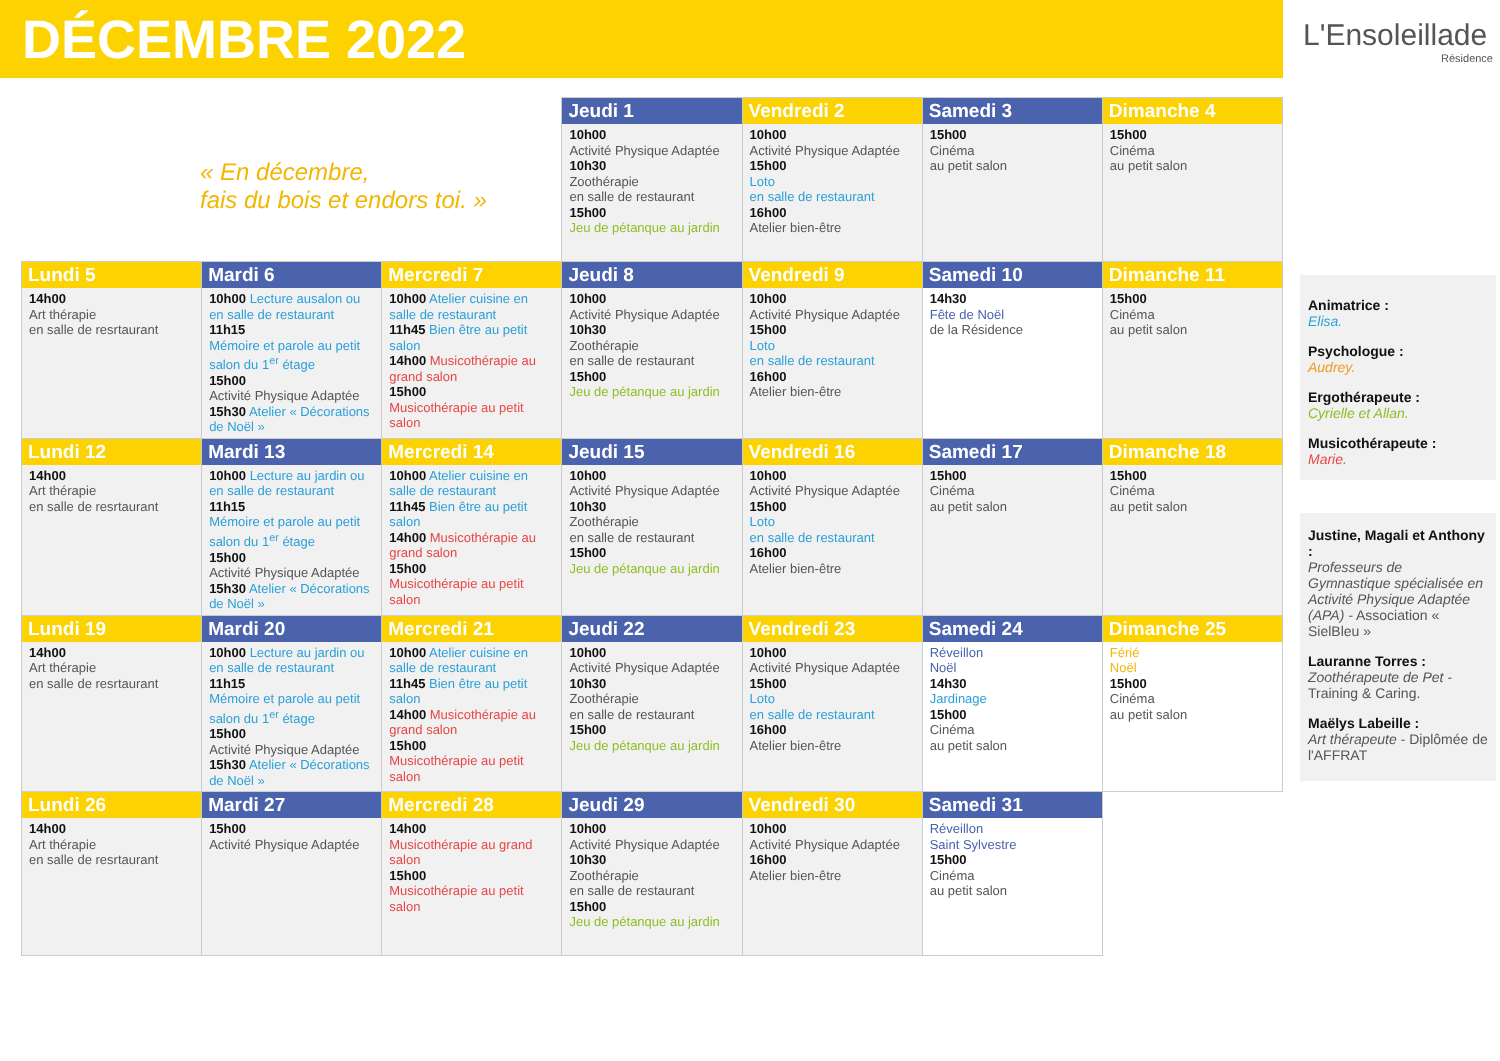DÉCEMBRE 2022
L'Ensoleillade
Résidence
« En décembre,
fais du bois et endors toi. »
| | | | Jeudi 1 10h00 Activité Physique Adaptée 10h30 Zoothérapie en salle de restaurant 15h00 Jeu de pétanque au jardin | Vendredi 2 10h00 Activité Physique Adaptée 15h00 Loto en salle de restaurant 16h00 Atelier bien-être | Samedi 3 15h00 Cinéma au petit salon | Dimanche 4 15h00 Cinéma au petit salon |
| Lundi 5 14h00 Art thérapie en salle de resrtaurant | Mardi 6 10h00 Lecture ausalon ou en salle de restaurant 11h15 Mémoire et parole au petit salon du 1<sup>er</sup> étage 15h00 Activité Physique Adaptée 15h30 Atelier « Décorations de Noël » | Mercredi 7 10h00 Atelier cuisine en salle de restaurant 11h45 Bien être au petit salon 14h00 Musicothérapie au grand salon 15h00 Musicothérapie au petit salon | Jeudi 8 10h00 Activité Physique Adaptée 10h30 Zoothérapie en salle de restaurant 15h00 Jeu de pétanque au jardin | Vendredi 9 10h00 Activité Physique Adaptée 15h00 Loto en salle de restaurant 16h00 Atelier bien-être | Samedi 10 14h30 Fête de Noël de la Résidence | Dimanche 11 15h00 Cinéma au petit salon |
| Lundi 12 14h00 Art thérapie en salle de resrtaurant | Mardi 13 10h00 Lecture au jardin ou en salle de restaurant 11h15 Mémoire et parole au petit salon du 1<sup>er</sup> étage 15h00 Activité Physique Adaptée 15h30 Atelier « Décorations de Noël » | Mercredi 14 10h00 Atelier cuisine en salle de restaurant 11h45 Bien être au petit salon 14h00 Musicothérapie au grand salon 15h00 Musicothérapie au petit salon | Jeudi 15 10h00 Activité Physique Adaptée 10h30 Zoothérapie en salle de restaurant 15h00 Jeu de pétanque au jardin | Vendredi 16 10h00 Activité Physique Adaptée 15h00 Loto en salle de restaurant 16h00 Atelier bien-être | Samedi 17 15h00 Cinéma au petit salon | Dimanche 18 15h00 Cinéma au petit salon |
| Lundi 19 14h00 Art thérapie en salle de resrtaurant | Mardi 20 10h00 Lecture au jardin ou en salle de restaurant 11h15 Mémoire et parole au petit salon du 1<sup>er</sup> étage 15h00 Activité Physique Adaptée 15h30 Atelier « Décorations de Noël » | Mercredi 21 10h00 Atelier cuisine en salle de restaurant 11h45 Bien être au petit salon 14h00 Musicothérapie au grand salon 15h00 Musicothérapie au petit salon | Jeudi 22 10h00 Activité Physique Adaptée 10h30 Zoothérapie en salle de restaurant 15h00 Jeu de pétanque au jardin | Vendredi 23 10h00 Activité Physique Adaptée 15h00 Loto en salle de restaurant 16h00 Atelier bien-être | Samedi 24 Réveillon Noël 14h30 Jardinage 15h00 Cinéma au petit salon | Dimanche 25 Férié Noël 15h00 Cinéma au petit salon |
| Lundi 26 14h00 Art thérapie en salle de resrtaurant | Mardi 27 15h00 Activité Physique Adaptée | Mercredi 28 14h00 Musicothérapie au grand salon 15h00 Musicothérapie au petit salon | Jeudi 29 10h00 Activité Physique Adaptée 10h30 Zoothérapie en salle de restaurant 15h00 Jeu de pétanque au jardin | Vendredi 30 10h00 Activité Physique Adaptée 16h00 Atelier bien-être | Samedi 31 Réveillon Saint Sylvestre 15h00 Cinéma au petit salon | |
Animatrice :
Elisa.
Psychologue :
Audrey.
Ergothérapeute :
Cyrielle et Allan.
Musicothérapeute :
Marie.
Justine, Magali et Anthony :
Professeurs de Gymnastique spécialisée en Activité Physique Adaptée (APA) - Association « SielBleu »
Lauranne Torres :
Zoothérapeute de Pet - Training & Caring.
Maëlys Labeille :
Art thérapeute - Diplômée de l'AFFRAT